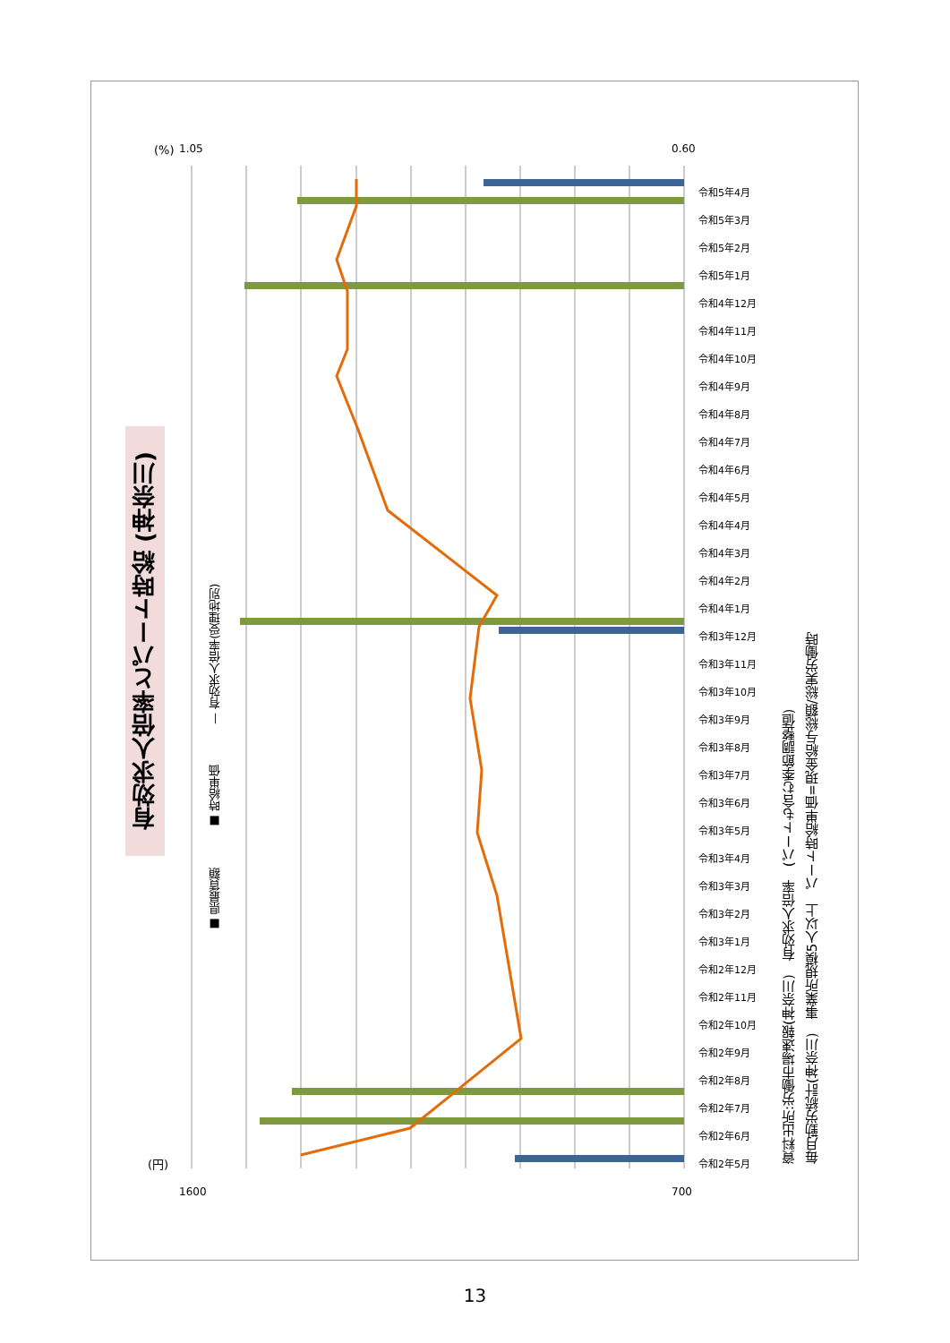有効求人倍率とパート時給 (神奈川)
■ 県最賃額 ■ 時給単価 — 有効求人倍率(受理地別)
1.05
0.60
1600
700
(%)
(円)
令和5年4月 令和5年3月 令和5年2月 令和5年1月 令和4年12月 令和4年11月 令和4年10月 令和4年9月 令和4年8月 令和4年7月 令和4年6月 令和4年5月 令和4年4月 令和4年3月 令和4年2月 令和4年1月 令和3年12月 令和3年11月 令和3年10月 令和3年9月 令和3年8月 令和3年7月 令和3年6月 令和3年5月 令和3年4月 令和3年3月 令和3年2月 令和3年1月 令和2年12月 令和2年11月 令和2年10月 令和2年9月 令和2年8月 令和2年7月 令和2年6月 令和2年5月
資料出所:労働市場速報(神奈川)　有効求人倍率　(パートも含む季節調整値)
毎月勤労統計(神奈川)　事業所規模5人以上　パート時給単価=現金給与総額/総実労働時
13